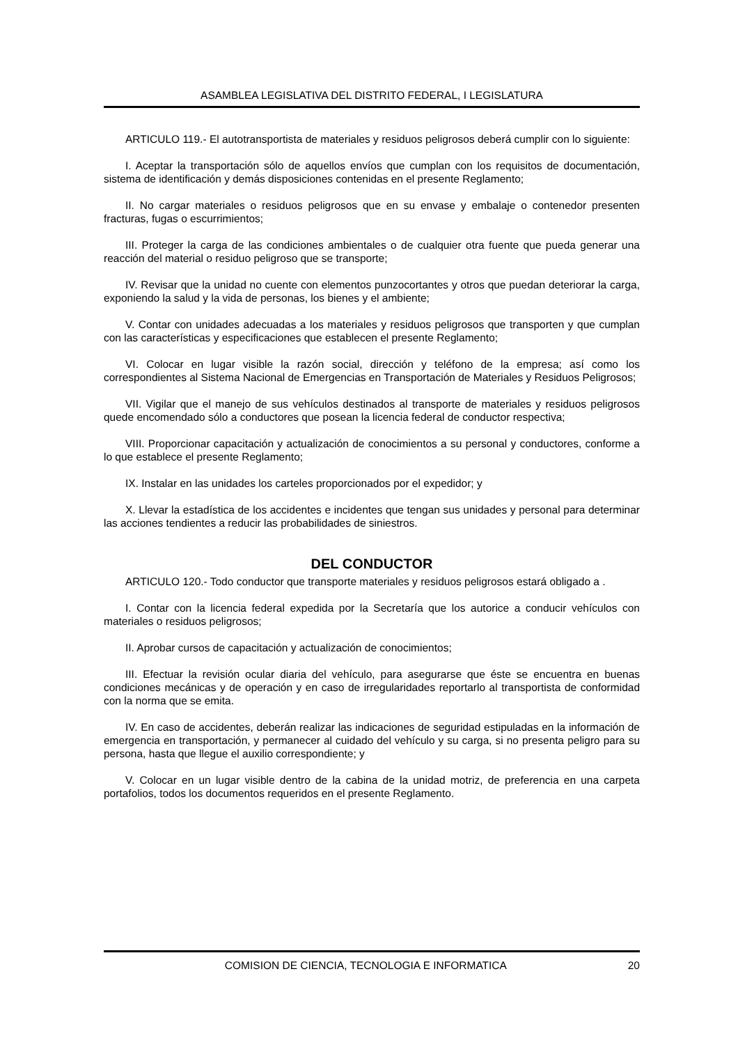ASAMBLEA LEGISLATIVA DEL DISTRITO FEDERAL, I LEGISLATURA
ARTICULO 119.- El autotransportista de materiales y residuos peligrosos deberá cumplir con lo siguiente:
I. Aceptar la transportación sólo de aquellos envíos que cumplan con los requisitos de documentación, sistema de identificación y demás disposiciones contenidas en el presente Reglamento;
II. No cargar materiales o residuos peligrosos que en su envase y embalaje o contenedor presenten fracturas, fugas o escurrimientos;
III. Proteger la carga de las condiciones ambientales o de cualquier otra fuente que pueda generar una reacción del material o residuo peligroso que se transporte;
IV. Revisar que la unidad no cuente con elementos punzocortantes y otros que puedan deteriorar la carga, exponiendo la salud y la vida de personas, los bienes y el ambiente;
V. Contar con unidades adecuadas a los materiales y residuos peligrosos que transporten y que cumplan con las características y especificaciones que establecen el presente Reglamento;
VI. Colocar en lugar visible la razón social, dirección y teléfono de la empresa; así como los correspondientes al Sistema Nacional de Emergencias en Transportación de Materiales y Residuos Peligrosos;
VII. Vigilar que el manejo de sus vehículos destinados al transporte de materiales y residuos peligrosos quede encomendado sólo a conductores que posean la licencia federal de conductor respectiva;
VIII. Proporcionar capacitación y actualización de conocimientos a su personal y conductores, conforme a lo que establece el presente Reglamento;
IX. Instalar en las unidades los carteles proporcionados por el expedidor; y
X. Llevar la estadística de los accidentes e incidentes que tengan sus unidades y personal para determinar las acciones tendientes a reducir las probabilidades de siniestros.
DEL CONDUCTOR
ARTICULO 120.- Todo conductor que transporte materiales y residuos peligrosos estará obligado a .
I. Contar con la licencia federal expedida por la Secretaría que los autorice a conducir vehículos con materiales o residuos peligrosos;
II. Aprobar cursos de capacitación y actualización de conocimientos;
III. Efectuar la revisión ocular diaria del vehículo, para asegurarse que éste se encuentra en buenas condiciones mecánicas y de operación y en caso de irregularidades reportarlo al transportista de conformidad con la norma que se emita.
IV. En caso de accidentes, deberán realizar las indicaciones de seguridad estipuladas en la información de emergencia en transportación, y permanecer al cuidado del vehículo y su carga, si no presenta peligro para su persona, hasta que llegue el auxilio correspondiente; y
V. Colocar en un lugar visible dentro de la cabina de la unidad motriz, de preferencia en una carpeta portafolios, todos los documentos requeridos en el presente Reglamento.
COMISION DE CIENCIA, TECNOLOGIA E INFORMATICA 20